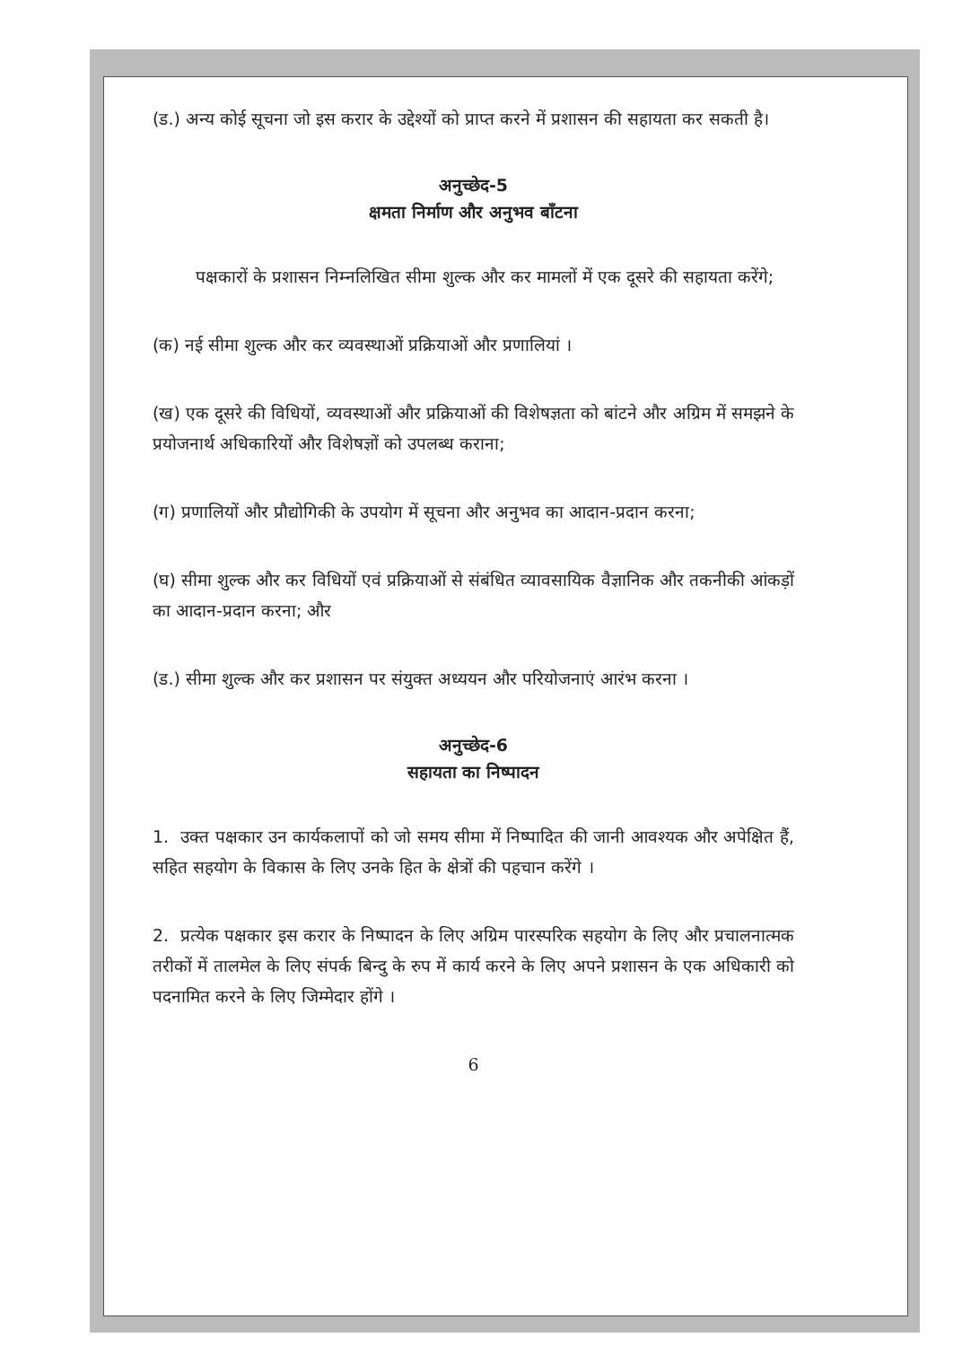(ड.) अन्य कोई सूचना जो इस करार के उद्देश्यों को प्राप्त करने में प्रशासन की सहायता कर सकती है।
अनुच्छेद-5
क्षमता निर्माण और अनुभव बाँटना
पक्षकारों के प्रशासन निम्नलिखित सीमा शुल्क और कर मामलों में एक दूसरे की सहायता करेंगे;
(क) नई सीमा शुल्क और कर व्यवस्थाओं प्रक्रियाओं और प्रणालियां ।
(ख) एक दूसरे की विधियों, व्यवस्थाओं और प्रक्रियाओं की विशेषज्ञता को बांटने और अग्रिम में समझने के प्रयोजनार्थ अधिकारियों और विशेषज्ञों को उपलब्ध कराना;
(ग) प्रणालियों और प्रौद्योगिकी के उपयोग में सूचना और अनुभव का आदान-प्रदान करना;
(घ) सीमा शुल्क और कर विधियों एवं प्रक्रियाओं से संबंधित व्यावसायिक वैज्ञानिक और तकनीकी आंकड़ों का आदान-प्रदान करना; और
(ड.) सीमा शुल्क और कर प्रशासन पर संयुक्त अध्ययन और परियोजनाएं आरंभ करना ।
अनुच्छेद-6
सहायता का निष्पादन
1. उक्त पक्षकार उन कार्यकलापों को जो समय सीमा में निष्पादित की जानी आवश्यक और अपेक्षित हैं, सहित सहयोग के विकास के लिए उनके हित के क्षेत्रों की पहचान करेंगे ।
2. प्रत्येक पक्षकार इस करार के निष्पादन के लिए अग्रिम पारस्परिक सहयोग के लिए और प्रचालनात्मक तरीकों में तालमेल के लिए संपर्क बिन्दु के रुप में कार्य करने के लिए अपने प्रशासन के एक अधिकारी को पदनामित करने के लिए जिम्मेदार होंगे ।
6